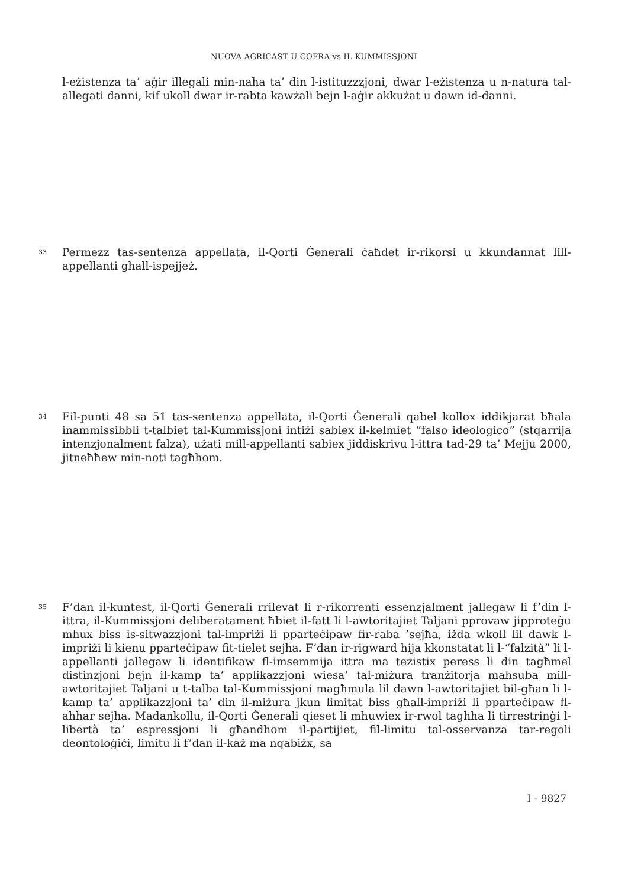NUOVA AGRICAST U COFRA vs IL-KUMMISSJONI
l-eżistenza ta’ aġir illegali min-naħa ta’ din l-istituzzzjoni, dwar l-eżistenza u n-natura tal-allegati danni, kif ukoll dwar ir-rabta kawżali bejn l-aġir akkużat u dawn id-danni.
33
Permezz tas-sentenza appellata, il-Qorti Ġenerali ċaħdet ir-rikorsi u kkundannat lill-appellanti għall-ispejjeż.
34
Fil-punti 48 sa 51 tas-sentenza appellata, il-Qorti Ġenerali qabel kollox iddikjarat bħala inammissibbli t-talbiet tal-Kummissjoni intiżi sabiex il-kelmiet “falso ideologico” (stqarrija intenzjonalment falza), użati mill-appellanti sabiex jiddiskrivu l-ittra tad-29 ta’ Mejju 2000, jitneħħew min-noti tagħhom.
35
F’dan il-kuntest, il-Qorti Ġenerali rrilevat li r-rikorrenti essenzjalment jallegaw li f’din l-ittra, il-Kummissjoni deliberatament ħbiet il-fatt li l-awtoritajiet Taljani pprovaw jipproteġu mhux biss is-sitwazzjoni tal-impriżi li pparteċipaw fir-raba ’sejħa, iżda wkoll lil dawk l-impriżi li kienu pparteċipaw fit-tielet sejħa. F’dan ir-rigward hija kkonstatat li l-“falzità” li l-appellanti jallegaw li identifikaw fl-imsemmija ittra ma teżistix peress li din tagħmel distinzjoni bejn il-kamp ta’ applikazzjoni wiesa’ tal-miżura tranżitorja maħsuba mill-awtoritajiet Taljani u t-talba tal-Kummissjoni magħmula lil dawn l-awtoritajiet bil-għan li l-kamp ta’ applikazzjoni ta’ din il-miżura jkun limitat biss għall-impriżi li pparteċipaw fl-aħħar sejħa. Madankollu, il-Qorti Ġenerali qieset li mhuwiex ir-rwol tagħha li tirrestrinġi l-libertà ta’ espressjoni li għandhom il-partijiet, fil-limitu tal-osservanza tar-regoli deontoloġiċi, limitu li f’dan il-każ ma nqabiżx, sa
I - 9827